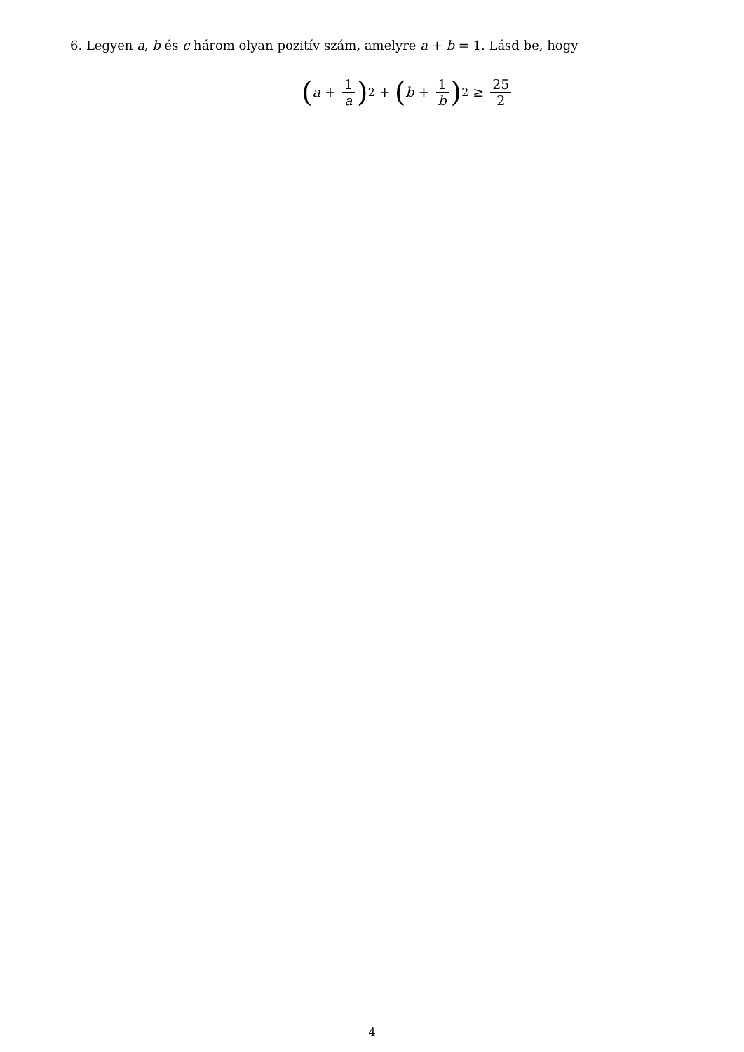6. Legyen a, b és c három olyan pozitív szám, amelyre a + b = 1. Lásd be, hogy
(a + 1 a)<sup>2</sup> + (b + 1 b)<sup>2</sup> ≥ 25 2
4